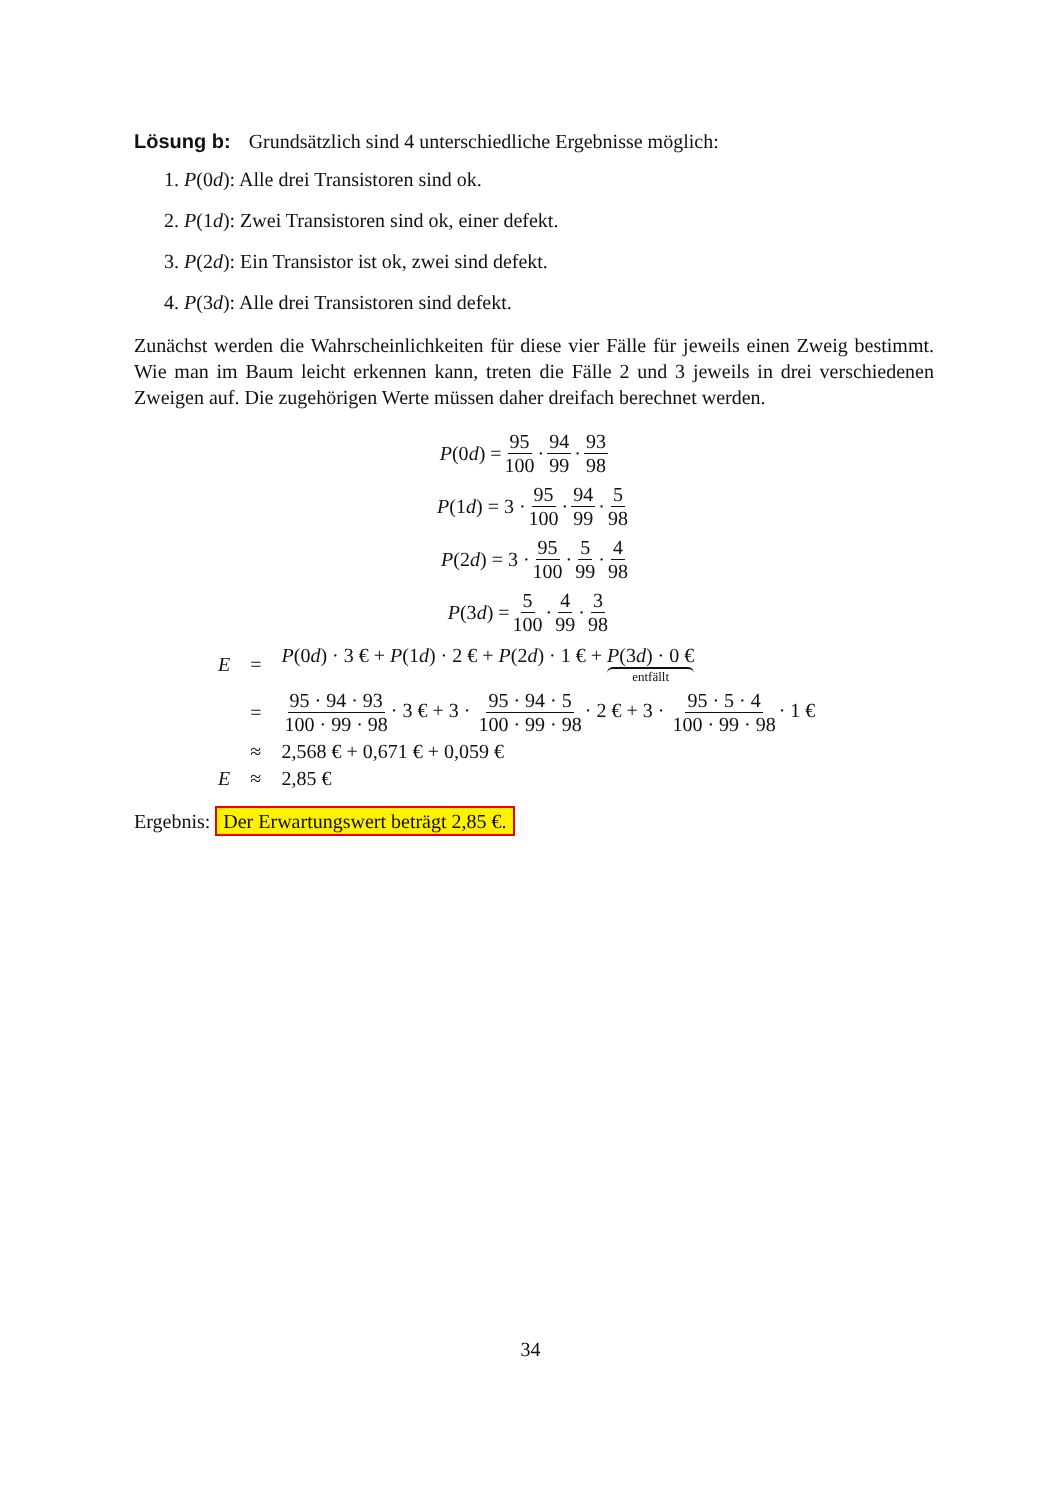Lösung b: Grundsätzlich sind 4 unterschiedliche Ergebnisse möglich:
1. P(0d): Alle drei Transistoren sind ok.
2. P(1d): Zwei Transistoren sind ok, einer defekt.
3. P(2d): Ein Transistor ist ok, zwei sind defekt.
4. P(3d): Alle drei Transistoren sind defekt.
Zunächst werden die Wahrscheinlichkeiten für diese vier Fälle für jeweils einen Zweig bestimmt. Wie man im Baum leicht erkennen kann, treten die Fälle 2 und 3 jeweils in drei verschiedenen Zweigen auf. Die zugehörigen Werte müssen daher dreifach berechnet werden.
P (0 d) = 95 100 · 94 99 · 93 98
P (1 d) = 3 · 95 100 · 94 99 · 5 98
P (2 d) = 3 · 95 100 · 5 99 · 4 98
P (3 d) = 5 100 · 4 99 · 3 98
| E | = | P (0 d ) · 3 € + P (1 d ) · 2 € + P (2 d ) · 1 € + P (3 d ) · 0 € entfällt |
| | = | 95 · 94 · 93 100 · 99 · 98 · 3 € + 3 · 95 · 94 · 5 100 · 99 · 98 · 2 € + 3 · 95 · 5 · 4 100 · 99 · 98 · 1 € |
| | ≈ | 2,568 € + 0,671 € + 0,059 € |
| E | ≈ | 2,85 € |
Ergebnis: Der Erwartungswert beträgt 2,85 €.
34